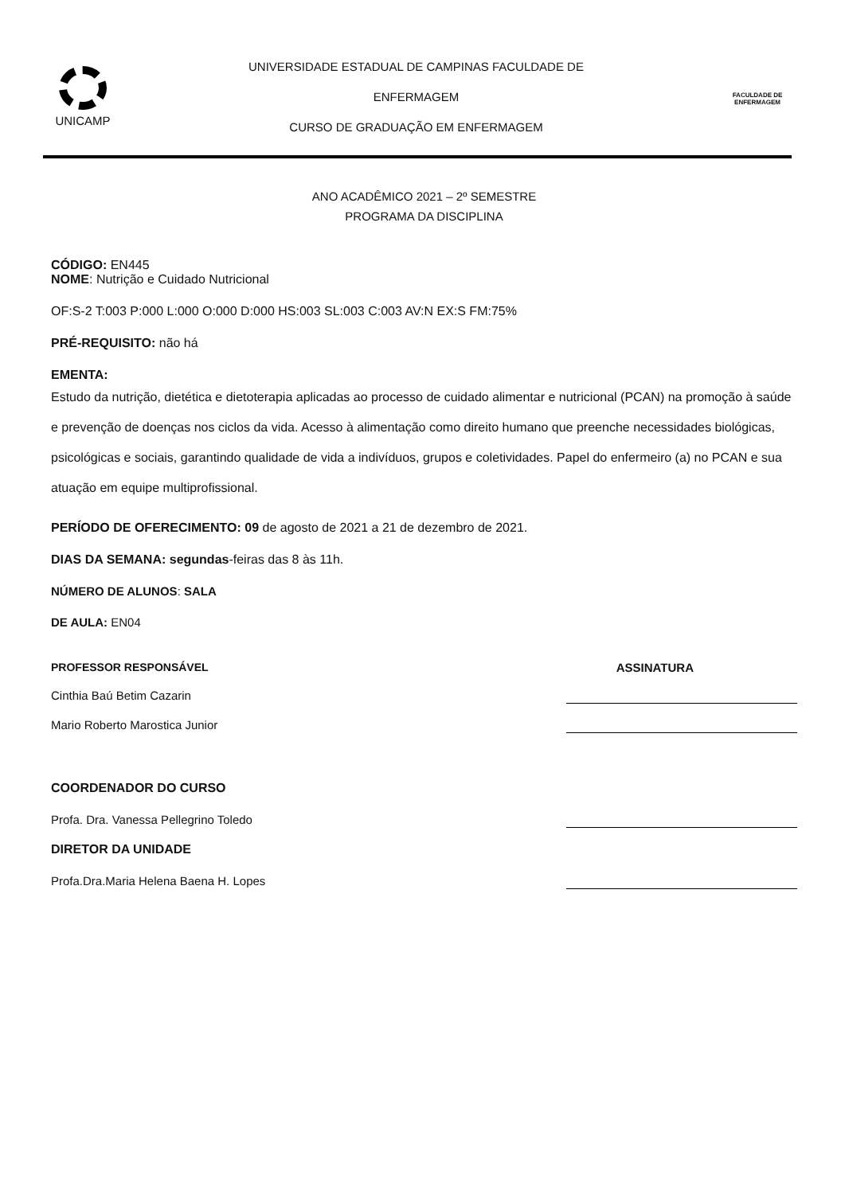UNICAMP
UNIVERSIDADE ESTADUAL DE CAMPINAS FACULDADE DE
ENFERMAGEM
CURSO DE GRADUAÇÃO EM ENFERMAGEM
FACULDADE DE
ENFERMAGEM
ANO ACADÊMICO 2021 – 2º SEMESTRE
PROGRAMA DA DISCIPLINA
CÓDIGO: EN445
NOME: Nutrição e Cuidado Nutricional
OF:S-2 T:003 P:000 L:000 O:000 D:000 HS:003 SL:003 C:003 AV:N EX:S FM:75%
PRÉ-REQUISITO: não há
EMENTA:
Estudo da nutrição, dietética e dietoterapia aplicadas ao processo de cuidado alimentar e nutricional (PCAN) na promoção à saúde e prevenção de doenças nos ciclos da vida. Acesso à alimentação como direito humano que preenche necessidades biológicas, psicológicas e sociais, garantindo qualidade de vida a indivíduos, grupos e coletividades. Papel do enfermeiro (a) no PCAN e sua atuação em equipe multiprofissional.
PERÍODO DE OFERECIMENTO: 09 de agosto de 2021 a 21 de dezembro de 2021.
DIAS DA SEMANA: segundas-feiras das 8 às 11h.
NÚMERO DE ALUNOS: SALA
DE AULA: EN04
PROFESSOR RESPONSÁVEL ASSINATURA
Cinthia Baú Betim Cazarin
Mario Roberto Marostica Junior
COORDENADOR DO CURSO
Profa. Dra. Vanessa Pellegrino Toledo
DIRETOR DA UNIDADE
Profa.Dra.Maria Helena Baena H. Lopes